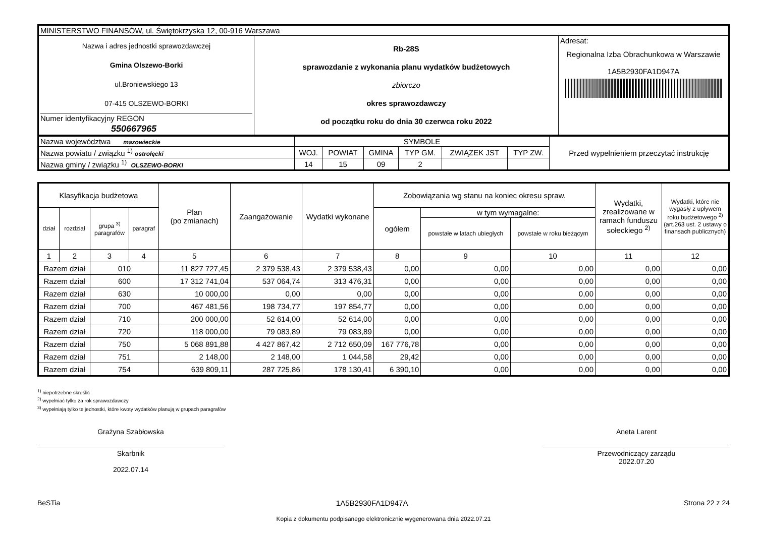| MINISTERSTWO FINANSÓW, ul. Świętokrzyska 12, 00-916 Warszawa | | |
| Nazwa i adres jednostki sprawozdawczej Gmina Olszewo-Borki ul.Broniewskiego 13 07-415 OLSZEWO-BORKI Numer identyfikacyjny REGON 550667965 | Rb-28S sprawozdanie z wykonania planu wydatków budżetowych zbiorczo okres sprawozdawczy od początku roku do dnia 30 czerwca roku 2022 | Adresat: Regionalna Izba Obrachunkowa w Warszawie 1A5B2930FA1D947A |
| Nazwa województwa mazowieckie | SYMBOLE | | | | | | Przed wypełnieniem przeczytać instrukcję |
| Nazwa powiatu / związku <sup>1)</sup> ostrołęcki | WOJ. | POWIAT | GMINA | TYP GM. | ZWIĄZEK JST | TYP ZW. | |
| Nazwa gminy / związku <sup>1)</sup> OLSZEWO-BORKI | 14 | 15 | 09 | 2 | | | |
| Klasyfikacja budżetowa | | | | Plan (po zmianach) | Zaangażowanie | Wydatki wykonane | Zobowiązania wg stanu na koniec okresu spraw. | | | Wydatki, zrealizowane w ramach funduszu sołeckiego <sup>2)</sup> | Wydatki, które nie wygasły z upływem roku budżetowego <sup>2)</sup> (art.263 ust. 2 ustawy o finansach publicznych) |
| --- | --- | --- | --- | --- | --- | --- | --- | --- | --- | --- | --- |
| dział | rozdział | grupa <sup>3)</sup> paragrafów | paragraf | | | | ogółem | w tym wymagalne: | | | |
| | | | | | | | | powstałe w latach ubiegłych | powstałe w roku bieżącym | | |
| 1 | 2 | 3 | 4 | 5 | 6 | 7 | 8 | 9 | 10 | 11 | 12 |
| Razem dział | | 010 | | 11 827 727,45 | 2 379 538,43 | 2 379 538,43 | 0,00 | 0,00 | 0,00 | 0,00 | 0,00 |
| Razem dział | | 600 | | 17 312 741,04 | 537 064,74 | 313 476,31 | 0,00 | 0,00 | 0,00 | 0,00 | 0,00 |
| Razem dział | | 630 | | 10 000,00 | 0,00 | 0,00 | 0,00 | 0,00 | 0,00 | 0,00 | 0,00 |
| Razem dział | | 700 | | 467 481,56 | 198 734,77 | 197 854,77 | 0,00 | 0,00 | 0,00 | 0,00 | 0,00 |
| Razem dział | | 710 | | 200 000,00 | 52 614,00 | 52 614,00 | 0,00 | 0,00 | 0,00 | 0,00 | 0,00 |
| Razem dział | | 720 | | 118 000,00 | 79 083,89 | 79 083,89 | 0,00 | 0,00 | 0,00 | 0,00 | 0,00 |
| Razem dział | | 750 | | 5 068 891,88 | 4 427 867,42 | 2 712 650,09 | 167 776,78 | 0,00 | 0,00 | 0,00 | 0,00 |
| Razem dział | | 751 | | 2 148,00 | 2 148,00 | 1 044,58 | 29,42 | 0,00 | 0,00 | 0,00 | 0,00 |
| Razem dział | | 754 | | 639 809,11 | 287 725,86 | 178 130,41 | 6 390,10 | 0,00 | 0,00 | 0,00 | 0,00 |
<sup>1)</sup> niepotrzebne skreślić
<sup>2)</sup> wypełniać tylko za rok sprawozdawczy
<sup>3)</sup> wypełniają tylko te jednostki, które kwoty wydatków planują w grupach paragrafów
Grażyna Szabłowska
Skarbnik
2022.07.14
Aneta Larent
Przewodniczący zarządu
2022.07.20
BeSTia 1A5B2930FA1D947A Strona 22 z 24
Kopia z dokumentu podpisanego elektronicznie wygenerowana dnia 2022.07.21